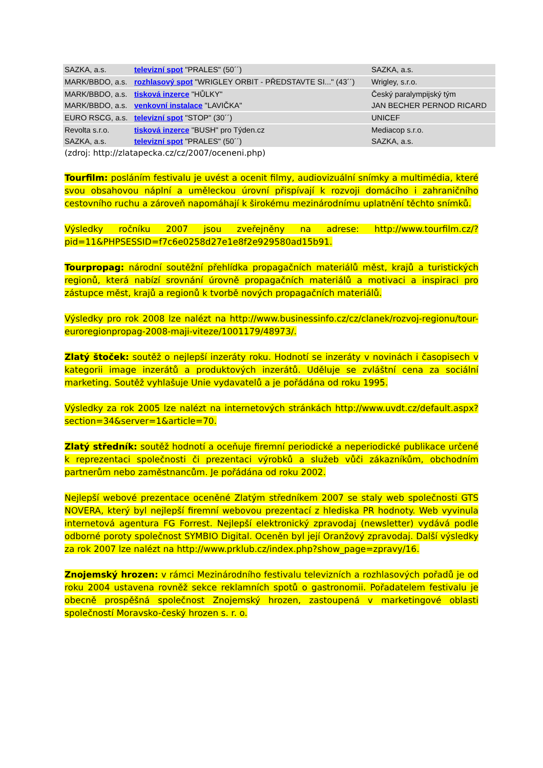| SAZKA, a.s. | televizní spot "PRALES" (50´´) | SAZKA, a.s. |
| MARK/BBDO, a.s. | rozhlasový spot "WRIGLEY ORBIT - PŘEDSTAVTE SI..." (43´´) | Wrigley, s.r.o. |
| MARK/BBDO, a.s. | tisková inzerce "HŮLKY" | Český paralympijský tým |
| MARK/BBDO, a.s. | venkovní instalace "LAVIČKA" | JAN BECHER PERNOD RICARD |
| EURO RSCG, a.s. | televizní spot "STOP" (30´´) | UNICEF |
| Revolta s.r.o. | tisková inzerce "BUSH" pro Týden.cz | Mediacop s.r.o. |
| SAZKA, a.s. | televizní spot "PRALES" (50´´) | SAZKA, a.s. |
(zdroj: http://zlatapecka.cz/cz/2007/oceneni.php)
Tourfilm: posláním festivalu je uvést a ocenit filmy, audiovizuální snímky a multimédia, které svou obsahovou náplní a uměleckou úrovní přispívají k rozvoji domácího i zahraničního cestovního ruchu a zároveň napomáhají k širokému mezinárodnímu uplatnění těchto snímků.
Výsledky ročníku 2007 jsou zveřejněny na adrese: http://www.tourfilm.cz/?pid=11&PHPSESSID=f7c6e0258d27e1e8f2e929580ad15b91.
Tourpropag: národní soutěžní přehlídka propagačních materiálů měst, krajů a turistických regionů, která nabízí srovnání úrovně propagačních materiálů a motivaci a inspiraci pro zástupce měst, krajů a regionů k tvorbě nových propagačních materiálů.
Výsledky pro rok 2008 lze nalézt na http://www.businessinfo.cz/cz/clanek/rozvoj-regionu/tour-euroregionpropag-2008-maji-viteze/1001179/48973/.
Zlatý štoček: soutěž o nejlepší inzeráty roku. Hodnotí se inzeráty v novinách i časopisech v kategorii image inzerátů a produktových inzerátů. Uděluje se zvláštní cena za sociální marketing. Soutěž vyhlašuje Unie vydavatelů a je pořádána od roku 1995.
Výsledky za rok 2005 lze nalézt na internetových stránkách http://www.uvdt.cz/default.aspx?section=34&server=1&article=70.
Zlatý středník: soutěž hodnotí a oceňuje firemní periodické a neperiodické publikace určené k reprezentaci společnosti či prezentaci výrobků a služeb vůči zákazníkům, obchodním partnerům nebo zaměstnancům. Je pořádána od roku 2002.
Nejlepší webové prezentace oceněné Zlatým středníkem 2007 se staly web společnosti GTS NOVERA, který byl nejlepší firemní webovou prezentací z hlediska PR hodnoty. Web vyvinula internetová agentura FG Forrest. Nejlepší elektronický zpravodaj (newsletter) vydává podle odborné poroty společnost SYMBIO Digital. Oceněn byl její Oranžový zpravodaj. Další výsledky za rok 2007 lze nalézt na http://www.prklub.cz/index.php?show_page=zpravy/16.
Znojemský hrozen: v rámci Mezinárodního festivalu televizních a rozhlasových pořadů je od roku 2004 ustavena rovněž sekce reklamních spotů o gastronomii. Pořadatelem festivalu je obecně prospěšná společnost Znojemský hrozen, zastoupená v marketingové oblasti společností Moravsko-český hrozen s. r. o.